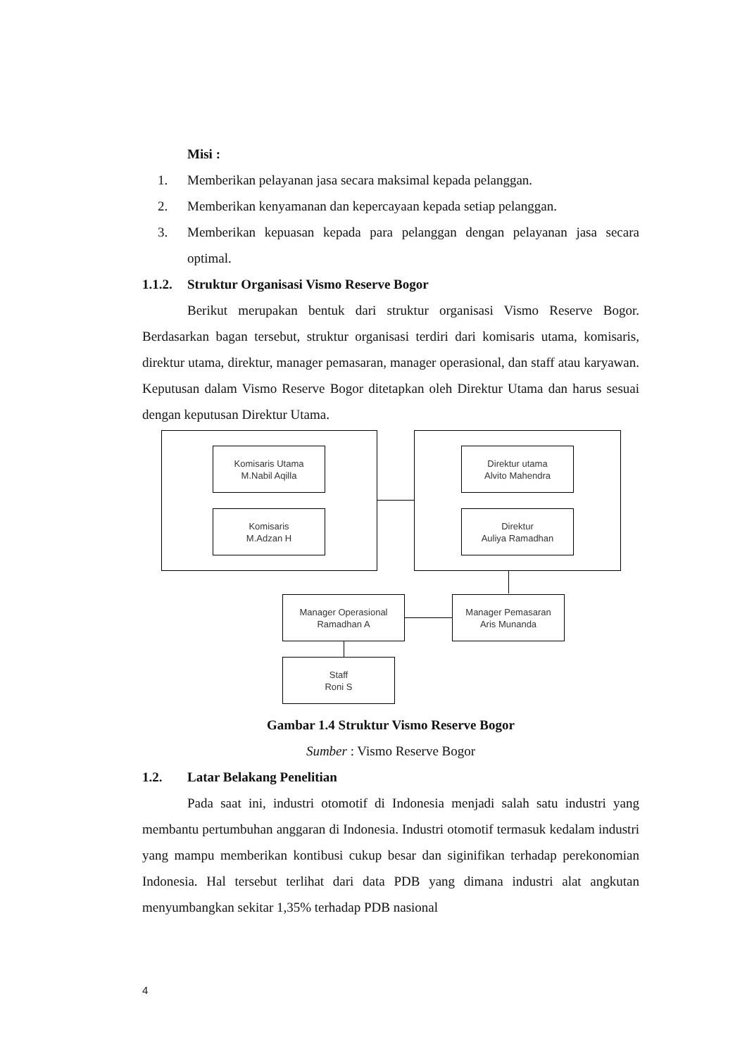Misi :
1. Memberikan pelayanan jasa secara maksimal kepada pelanggan.
2. Memberikan kenyamanan dan kepercayaan kepada setiap pelanggan.
3. Memberikan kepuasan kepada para pelanggan dengan pelayanan jasa secara optimal.
1.1.2.
Struktur Organisasi Vismo Reserve Bogor
Berikut merupakan bentuk dari struktur organisasi Vismo Reserve Bogor. Berdasarkan bagan tersebut, struktur organisasi terdiri dari komisaris utama, komisaris, direktur utama, direktur, manager pemasaran, manager operasional, dan staff atau karyawan. Keputusan dalam Vismo Reserve Bogor ditetapkan oleh Direktur Utama dan harus sesuai dengan keputusan Direktur Utama.
Komisaris Utama
M.Nabil Aqilla
Komisaris
M.Adzan H
Direktur utama
Alvito Mahendra
Direktur
Auliya Ramadhan
Manager Operasional
Ramadhan A
Manager Pemasaran
Aris Munanda
Staff
Roni S
Gambar 1.4 Struktur Vismo Reserve Bogor
Sumber : Vismo Reserve Bogor
1.2. Latar Belakang Penelitian
Pada saat ini, industri otomotif di Indonesia menjadi salah satu industri yang membantu pertumbuhan anggaran di Indonesia. Industri otomotif termasuk kedalam industri yang mampu memberikan kontibusi cukup besar dan siginifikan terhadap perekonomian Indonesia. Hal tersebut terlihat dari data PDB yang dimana industri alat angkutan menyumbangkan sekitar 1,35% terhadap PDB nasional
4